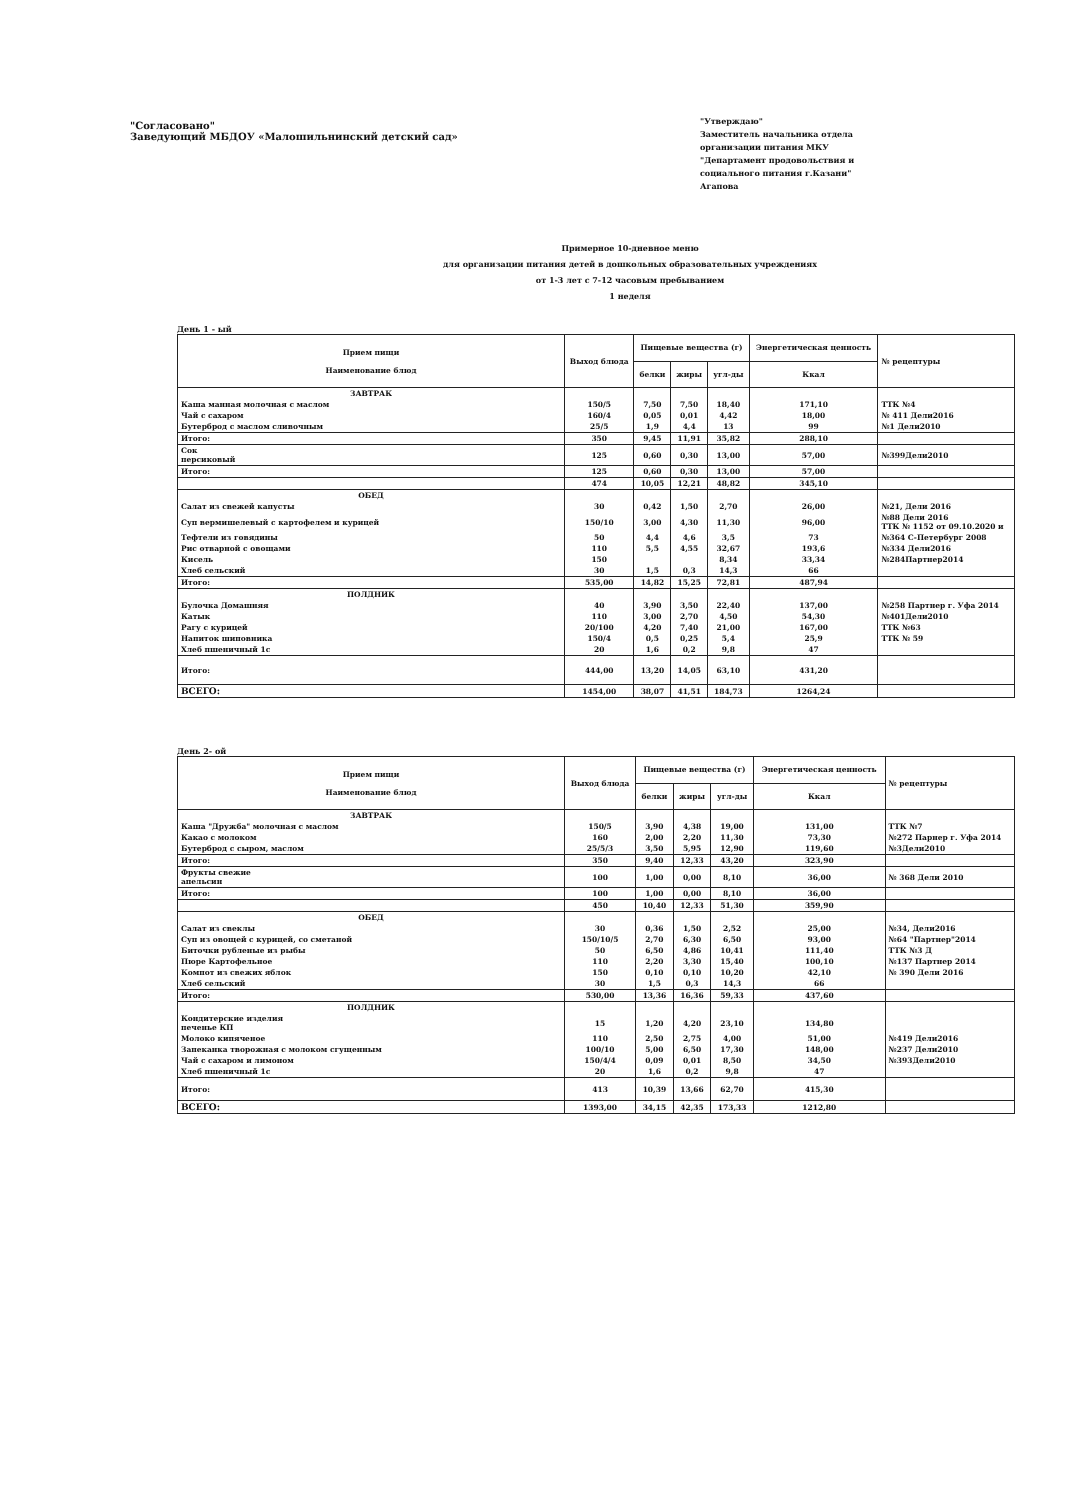"Согласовано"
Заведующий МБДОУ «Малошильнинский детский сад»
"Утверждаю"
Заместитель начальника отдела организации питания МКУ "Департамент продовольствия и социального питания г.Казани"
Агапова
Примерное 10-дневное меню
для организации питания детей в дошкольных образовательных учреждениях
от 1-3 лет с 7-12 часовым пребыванием
1 неделя
День 1 - ый
| Прием пищи Наименование блюд | Выход блюда | Пищевые вещества (г) | | | Энергетическая ценность | № рецептуры |
| --- | --- | --- | --- | --- | --- | --- |
| | | белки | жиры | угл-ды | Ккал | |
| ЗАВТРАК | | | | | | |
| Каша манная молочная с маслом | 150/5 | 7,50 | 7,50 | 18,40 | 171,10 | ТТК №4 |
| Чай с сахаром | 160/4 | 0,05 | 0,01 | 4,42 | 18,00 | № 411 Дели2016 |
| Бутерброд с маслом сливочным | 25/5 | 1,9 | 4,4 | 13 | 99 | №1 Дели2010 |
| Итого: | 350 | 9,45 | 11,91 | 35,82 | 288,10 | |
| Сок персиковый | 125 | 0,60 | 0,30 | 13,00 | 57,00 | №399Дели2010 |
| Итого: | 125 | 0,60 | 0,30 | 13,00 | 57,00 | |
| | 474 | 10,05 | 12,21 | 48,82 | 345,10 | |
| ОБЕД | | | | | | |
| Салат из свежей капусты | 30 | 0,42 | 1,50 | 2,70 | 26,00 | №21, Дели 2016 |
| Суп вермишелевый с картофелем и курицей | 150/10 | 3,00 | 4,30 | 11,30 | 96,00 | №88 Дели 2016 ТТК № 1152 от 09.10.2020 и |
| Тефтели из говядины | 50 | 4,4 | 4,6 | 3,5 | 73 | №364 С-Петербург 2008 |
| Рис отварной с овощами | 110 | 5,5 | 4,55 | 32,67 | 193,6 | №334 Дели2016 |
| Кисель | 150 | | | 8,34 | 33,34 | №284Партнер2014 |
| Хлеб сельский | 30 | 1,5 | 0,3 | 14,3 | 66 | |
| Итого: | 535,00 | 14,82 | 15,25 | 72,81 | 487,94 | |
| ПОЛДНИК | | | | | | |
| Булочка Домашняя | 40 | 3,90 | 3,50 | 22,40 | 137,00 | №258 Партнер г. Уфа 2014 |
| Катык | 110 | 3,00 | 2,70 | 4,50 | 54,30 | №401Дели2010 |
| Рагу с курицей | 20/100 | 4,20 | 7,40 | 21,00 | 167,00 | ТТК №63 |
| Напиток шиповника | 150/4 | 0,5 | 0,25 | 5,4 | 25,9 | ТТК № 59 |
| Хлеб пшеничный 1с | 20 | 1,6 | 0,2 | 9,8 | 47 | |
| Итого: | 444,00 | 13,20 | 14,05 | 63,10 | 431,20 | |
| ВСЕГО: | 1454,00 | 38,07 | 41,51 | 184,73 | 1264,24 | |
День 2- ой
| Прием пищи Наименование блюд | Выход блюда | Пищевые вещества (г) | | | Энергетическая ценность | № рецептуры |
| --- | --- | --- | --- | --- | --- | --- |
| | | белки | жиры | угл-ды | Ккал | |
| ЗАВТРАК | | | | | | |
| Каша "Дружба" молочная с маслом | 150/5 | 3,90 | 4,38 | 19,00 | 131,00 | ТТК №7 |
| Какао с молоком | 160 | 2,00 | 2,20 | 11,30 | 73,30 | №272 Парнер г. Уфа 2014 |
| Бутерброд с сыром, маслом | 25/5/3 | 3,50 | 5,95 | 12,90 | 119,60 | №3Дели2010 |
| Итого: | 350 | 9,40 | 12,33 | 43,20 | 323,90 | |
| Фрукты свежие апельсин | 100 | 1,00 | 0,00 | 8,10 | 36,00 | № 368 Дели 2010 |
| Итого: | 100 | 1,00 | 0,00 | 8,10 | 36,00 | |
| | 450 | 10,40 | 12,33 | 51,30 | 359,90 | |
| ОБЕД | | | | | | |
| Салат из свеклы | 30 | 0,36 | 1,50 | 2,52 | 25,00 | №34, Дели2016 |
| Суп из овощей с курицей, со сметаной | 150/10/5 | 2,70 | 6,30 | 6,50 | 93,00 | №64 "Партнер"2014 |
| Биточки рубленые из рыбы | 50 | 6,50 | 4,86 | 10,41 | 111,40 | ТТК №3 Д |
| Пюре Картофельное | 110 | 2,20 | 3,30 | 15,40 | 100,10 | №137 Партнер 2014 |
| Компот из свежих яблок | 150 | 0,10 | 0,10 | 10,20 | 42,10 | № 390 Дели 2016 |
| Хлеб сельский | 30 | 1,5 | 0,3 | 14,3 | 66 | |
| Итого: | 530,00 | 13,36 | 16,36 | 59,33 | 437,60 | |
| ПОЛДНИК | | | | | | |
| Кондитерские изделия печенье КП | 15 | 1,20 | 4,20 | 23,10 | 134,80 | |
| Молоко кипяченое | 110 | 2,50 | 2,75 | 4,00 | 51,00 | №419 Дели2016 |
| Запеканка творожная с молоком сгущенным | 100/10 | 5,00 | 6,50 | 17,30 | 148,00 | №237 Дели2010 |
| Чай с сахаром и лимоном | 150/4/4 | 0,09 | 0,01 | 8,50 | 34,50 | №393Дели2010 |
| Хлеб пшеничный 1с | 20 | 1,6 | 0,2 | 9,8 | 47 | |
| Итого: | 413 | 10,39 | 13,66 | 62,70 | 415,30 | |
| ВСЕГО: | 1393,00 | 34,15 | 42,35 | 173,33 | 1212,80 | |